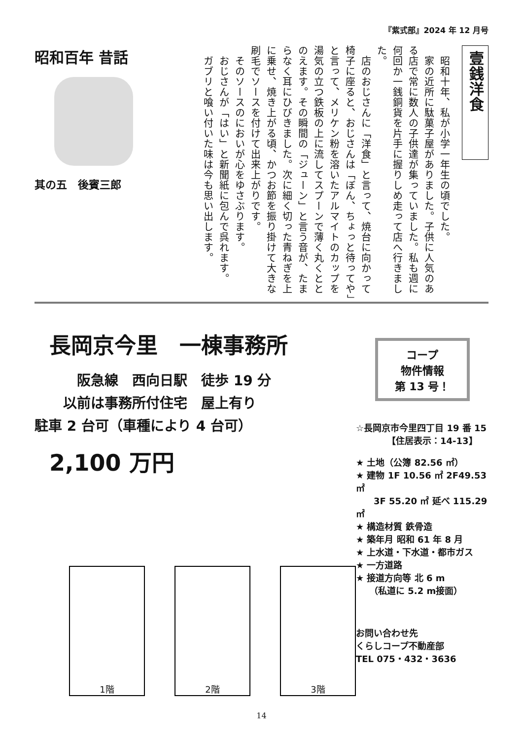『紫式部』2024 年 12 月号
昭和百年 昔話
其の五　後賓三郎
壹銭洋食
　昭和十年、私が小学一年生の頃でした。
　家の近所に駄菓子屋がありました。子供に人気のある店で常に数人の子供達が集っていました。私も週に何回か一銭銅貨を片手に握りしめ走って店へ行きました。
　店のおじさんに「洋食」と言って、焼台に向かって椅子に座ると、おじさんは「ぼん、ちょっと待ってや」と言って、メリケン粉を溶いたアルマイトのカップを湯気の立つ鉄板の上に流してスプーンで薄く丸くととのえます。その瞬間の「ジューン」と言う音が、たまらなく耳にひびきました。次に細く切った青ねぎを上に乗せ、焼き上がる頃、かつお節を振り掛けて大きな刷毛でソースを付けて出来上がりです。
　そのソースのにおいが心をゆさぶります。
　おじさんが「はい」と新聞紙に包んで呉れます。
　ガブリと喰い付いた味は今も思い出します。
長岡京今里　一棟事務所
　　阪急線　西向日駅　徒歩 19 分
　以前は事務所付住宅　屋上有り
駐車 2 台可（車種により 4 台可）
2,100 万円
1階 2階 3階
コープ
物件情報
第 13 号！
☆長岡京市今里四丁目 19 番 15
　　　　【住居表示：14-13】
★ 土地（公簿 82.56 ㎡）
★ 建物 1F 10.56 ㎡ 2F49.53 ㎡
　　3F 55.20 ㎡ 延べ 115.29 ㎡
★ 構造材質 鉄骨造
★ 築年月 昭和 61 年 8 月
★ 上水道・下水道・都市ガス
★ 一方道路
★ 接道方向等 北 6 m
　　（私道に 5.2 m接面）
お問い合わせ先
くらしコープ不動産部
TEL 075・432・3636
14